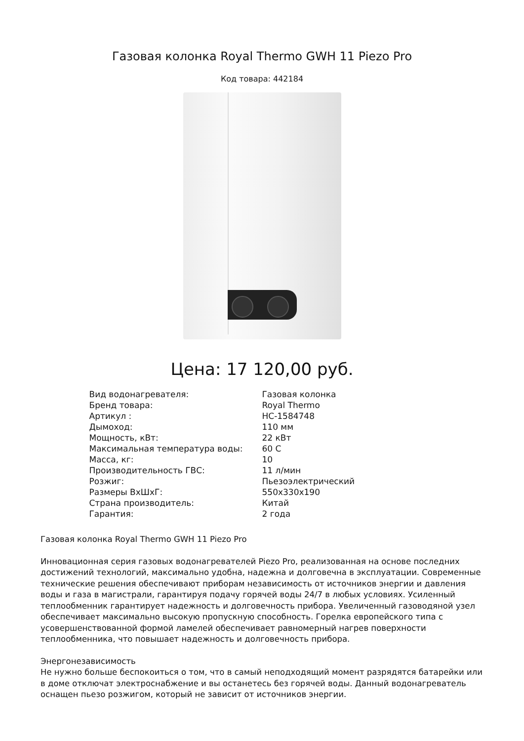Газовая колонка Royal Thermo GWH 11 Piezo Pro
Код товара: 442184
Цена: 17 120,00 руб.
| Вид водонагревателя: | Газовая колонка |
| Бренд товара: | Royal Thermo |
| Артикул : | НС-1584748 |
| Дымоход: | 110 мм |
| Мощность, кВт: | 22 кВт |
| Максимальная температура воды: | 60 С |
| Масса, кг: | 10 |
| Производительность ГВС: | 11 л/мин |
| Розжиг: | Пьезоэлектрический |
| Размеры ВхШхГ: | 550x330x190 |
| Страна производитель: | Китай |
| Гарантия: | 2 года |
Газовая колонка Royal Thermo GWH 11 Piezo Pro
Инновационная серия газовых водонагревателей Piezo Pro, реализованная на основе последних достижений технологий, максимально удобна, надежна и долговечна в эксплуатации. Современные технические решения обеспечивают приборам независимость от источников энергии и давления воды и газа в магистрали, гарантируя подачу горячей воды 24/7 в любых условиях. Усиленный теплообменник гарантирует надежность и долговечность прибора. Увеличенный газоводяной узел обеспечивает максимально высокую пропускную способность. Горелка европейского типа с усовершенствованной формой ламелей обеспечивает равномерный нагрев поверхности теплообменника, что повышает надежность и долговечность прибора.
Энергонезависимость
Не нужно больше беспокоиться о том, что в самый неподходящий момент разрядятся батарейки или в доме отключат электроснабжение и вы останетесь без горячей воды. Данный водонагреватель оснащен пьезо розжигом, который не зависит от источников энергии.